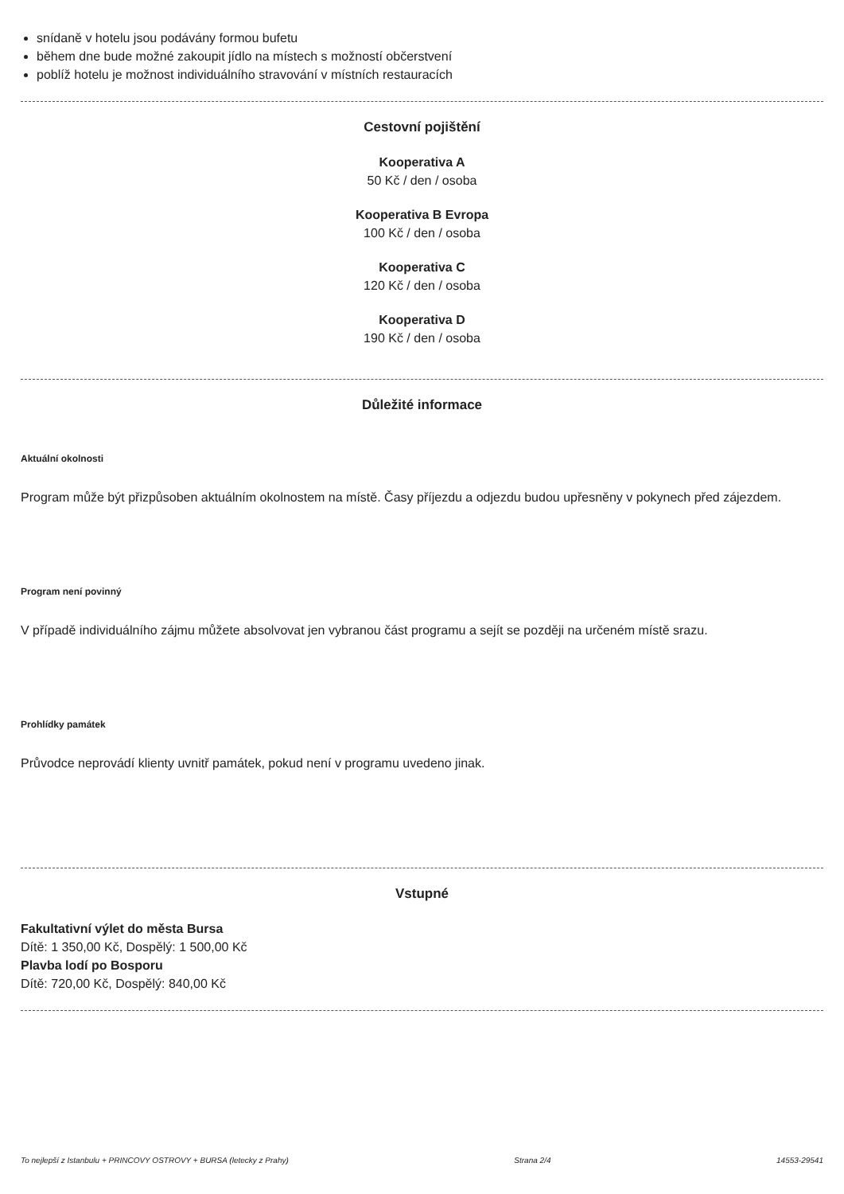snídaně v hotelu jsou podávány formou bufetu
během dne bude možné zakoupit jídlo na místech s možností občerstvení
poblíž hotelu je možnost individuálního stravování v místních restauracích
Cestovní pojištění
Kooperativa A
50 Kč / den / osoba
Kooperativa B Evropa
100 Kč / den / osoba
Kooperativa C
120 Kč / den / osoba
Kooperativa D
190 Kč / den / osoba
Důležité informace
Aktuální okolnosti
Program může být přizpůsoben aktuálním okolnostem na místě. Časy příjezdu a odjezdu budou upřesněny v pokynech před zájezdem.
Program není povinný
V případě individuálního zájmu můžete absolvovat jen vybranou část programu a sejít se později na určeném místě srazu.
Prohlídky památek
Průvodce neprovádí klienty uvnitř památek, pokud není v programu uvedeno jinak.
Vstupné
Fakultativní výlet do města Bursa
Dítě: 1 350,00 Kč, Dospělý: 1 500,00 Kč
Plavba lodí po Bosporu
Dítě: 720,00 Kč, Dospělý: 840,00 Kč
To nejlepší z Istanbulu + PRINCOVY OSTROVY + BURSA (letecky z Prahy) Strana 2/4 14553-29541